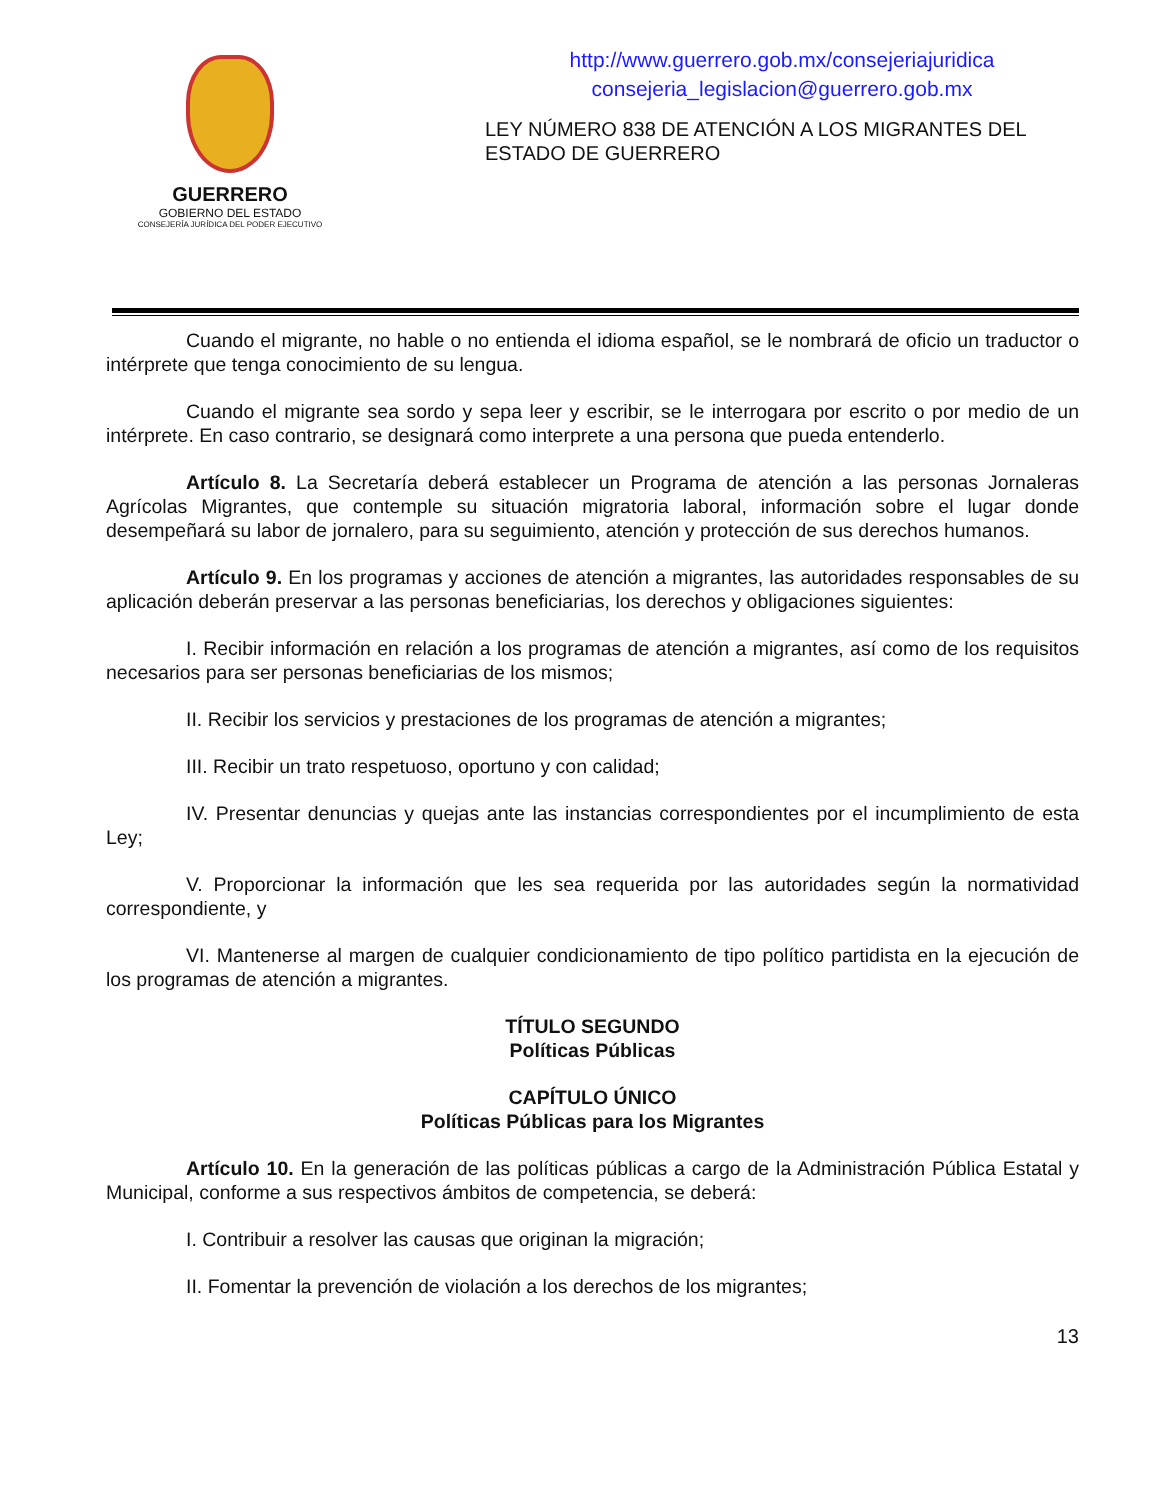GUERRERO
GOBIERNO DEL ESTADO
CONSEJERÍA JURÍDICA DEL PODER EJECUTIVO
http://www.guerrero.gob.mx/consejeriajuridica
consejeria_legislacion@guerrero.gob.mx
LEY NÚMERO 838 DE ATENCIÓN A LOS MIGRANTES DEL ESTADO DE GUERRERO
Cuando el migrante, no hable o no entienda el idioma español, se le nombrará de oficio un traductor o intérprete que tenga conocimiento de su lengua.
Cuando el migrante sea sordo y sepa leer y escribir, se le interrogara por escrito o por medio de un intérprete. En caso contrario, se designará como interprete a una persona que pueda entenderlo.
Artículo 8. La Secretaría deberá establecer un Programa de atención a las personas Jornaleras Agrícolas Migrantes, que contemple su situación migratoria laboral, información sobre el lugar donde desempeñará su labor de jornalero, para su seguimiento, atención y protección de sus derechos humanos.
Artículo 9. En los programas y acciones de atención a migrantes, las autoridades responsables de su aplicación deberán preservar a las personas beneficiarias, los derechos y obligaciones siguientes:
I. Recibir información en relación a los programas de atención a migrantes, así como de los requisitos necesarios para ser personas beneficiarias de los mismos;
II. Recibir los servicios y prestaciones de los programas de atención a migrantes;
III. Recibir un trato respetuoso, oportuno y con calidad;
IV. Presentar denuncias y quejas ante las instancias correspondientes por el incumplimiento de esta Ley;
V. Proporcionar la información que les sea requerida por las autoridades según la normatividad correspondiente, y
VI. Mantenerse al margen de cualquier condicionamiento de tipo político partidista en la ejecución de los programas de atención a migrantes.
TÍTULO SEGUNDO
Políticas Públicas
CAPÍTULO ÚNICO
Políticas Públicas para los Migrantes
Artículo 10. En la generación de las políticas públicas a cargo de la Administración Pública Estatal y Municipal, conforme a sus respectivos ámbitos de competencia, se deberá:
I. Contribuir a resolver las causas que originan la migración;
II. Fomentar la prevención de violación a los derechos de los migrantes;
13